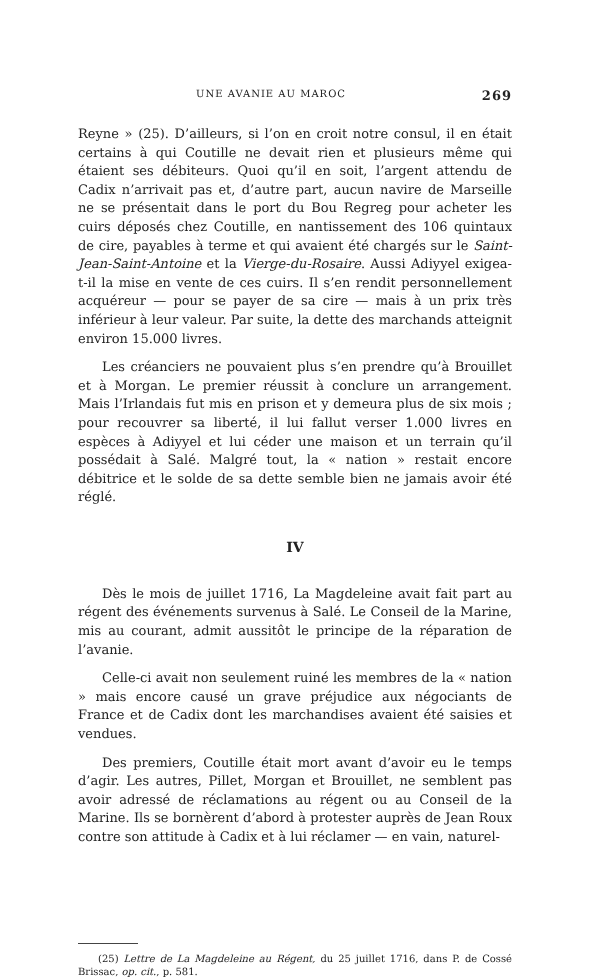UNE AVANIE AU MAROC 269
Reyne » (25). D’ailleurs, si l’on en croit notre consul, il en était certains à qui Coutille ne devait rien et plusieurs même qui étaient ses débiteurs. Quoi qu’il en soit, l’argent attendu de Cadix n’arrivait pas et, d’autre part, aucun navire de Marseille ne se présentait dans le port du Bou Regreg pour acheter les cuirs déposés chez Coutille, en nantissement des 106 quintaux de cire, payables à terme et qui avaient été chargés sur le Saint-Jean-Saint-Antoine et la Vierge-du-Rosaire. Aussi Adiyyel exigea-t-il la mise en vente de ces cuirs. Il s’en rendit personnellement acquéreur — pour se payer de sa cire — mais à un prix très inférieur à leur valeur. Par suite, la dette des marchands atteignit environ 15.000 livres.
Les créanciers ne pouvaient plus s’en prendre qu’à Brouillet et à Morgan. Le premier réussit à conclure un arrangement. Mais l’Irlandais fut mis en prison et y demeura plus de six mois ; pour recouvrer sa liberté, il lui fallut verser 1.000 livres en espèces à Adiyyel et lui céder une maison et un terrain qu’il possédait à Salé. Malgré tout, la « nation » restait encore débitrice et le solde de sa dette semble bien ne jamais avoir été réglé.
IV
Dès le mois de juillet 1716, La Magdeleine avait fait part au régent des événements survenus à Salé. Le Conseil de la Marine, mis au courant, admit aussitôt le principe de la réparation de l’avanie.
Celle-ci avait non seulement ruiné les membres de la « nation » mais encore causé un grave préjudice aux négociants de France et de Cadix dont les marchandises avaient été saisies et vendues.
Des premiers, Coutille était mort avant d’avoir eu le temps d’agir. Les autres, Pillet, Morgan et Brouillet, ne semblent pas avoir adressé de réclamations au régent ou au Conseil de la Marine. Ils se bornèrent d’abord à protester auprès de Jean Roux contre son attitude à Cadix et à lui réclamer — en vain, naturel-
(25) Lettre de La Magdeleine au Régent, du 25 juillet 1716, dans P. de Cossé Brissac, op. cit., p. 581.